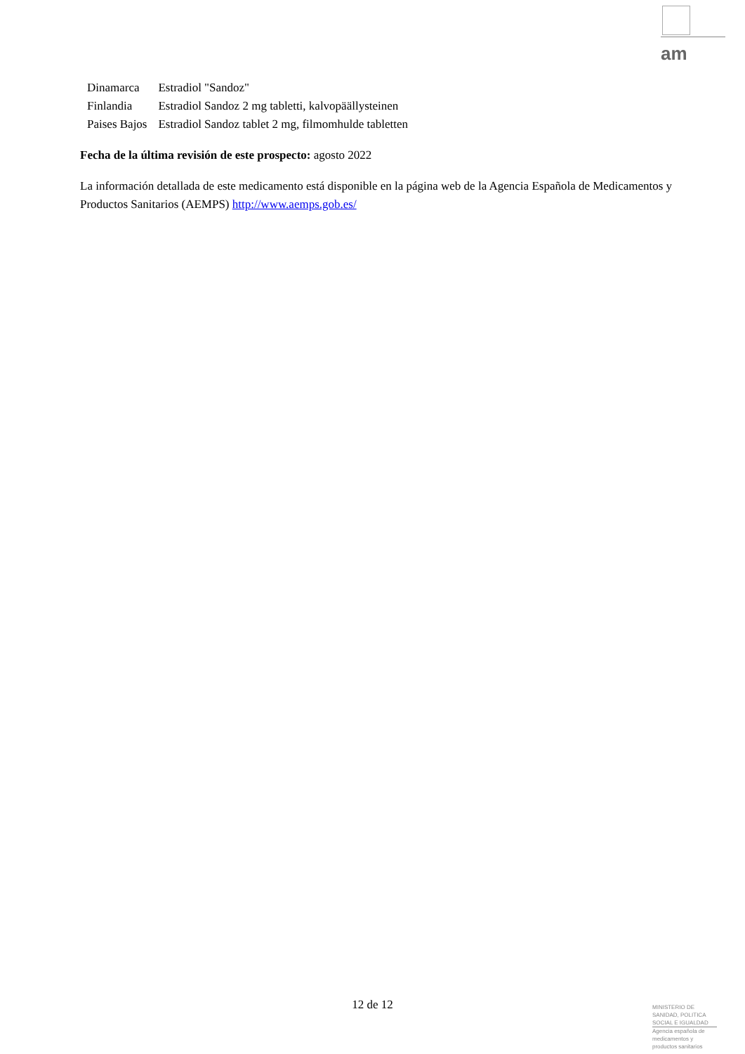am
| Dinamarca | Estradiol "Sandoz" |
| Finlandia | Estradiol Sandoz 2 mg tabletti, kalvopäällysteinen |
| Paises Bajos | Estradiol Sandoz tablet 2 mg, filmomhulde tabletten |
Fecha de la última revisión de este prospecto: agosto 2022
La información detallada de este medicamento está disponible en la página web de la Agencia Española de Medicamentos y Productos Sanitarios (AEMPS) http://www.aemps.gob.es/
12 de 12
MINISTERIO DE
SANIDAD, POLITICA
SOCIAL E IGUALDAD
Agencia española de
medicamentos y
productos sanitarios